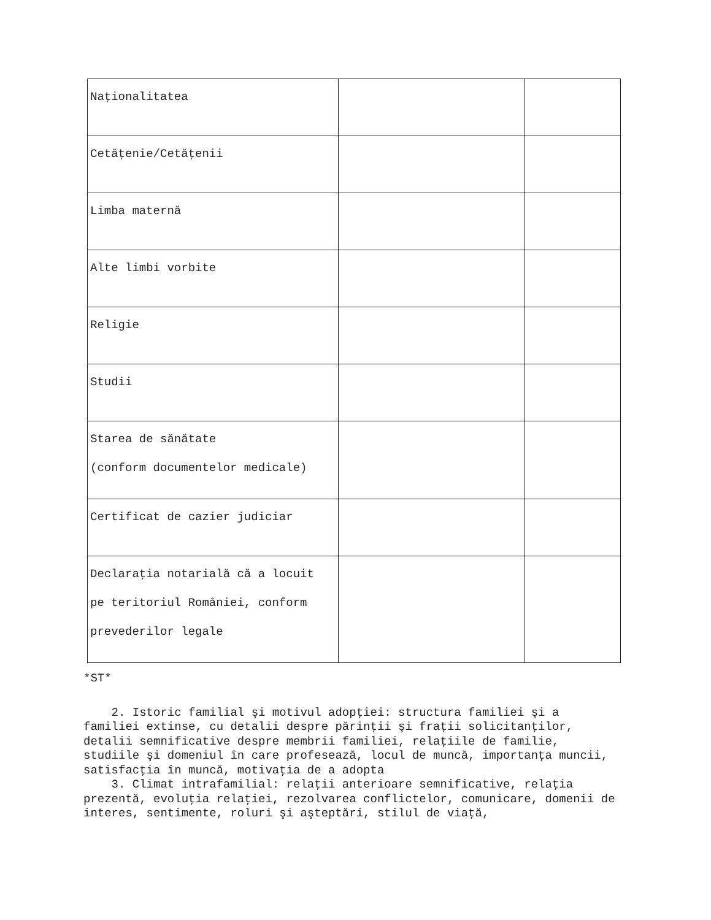| Naţionalitatea | | |
| Cetăţenie/Cetăţenii | | |
| Limba maternă | | |
| Alte limbi vorbite | | |
| Religie | | |
| Studii | | |
| Starea de sănătate (conform documentelor medicale) | | |
| Certificat de cazier judiciar | | |
| Declaraţia notarială că a locuit pe teritoriul României, conform prevederilor legale | | |
*ST*
2. Istoric familial şi motivul adopţiei: structura familiei şi a familiei extinse, cu detalii despre părinţii şi fraţii solicitanţilor, detalii semnificative despre membrii familiei, relaţiile de familie, studiile şi domeniul în care profesează, locul de muncă, importanţa muncii, satisfacţia în muncă, motivaţia de a adopta
3. Climat intrafamilial: relaţii anterioare semnificative, relaţia prezentă, evoluţia relaţiei, rezolvarea conflictelor, comunicare, domenii de interes, sentimente, roluri şi aşteptări, stilul de viaţă,